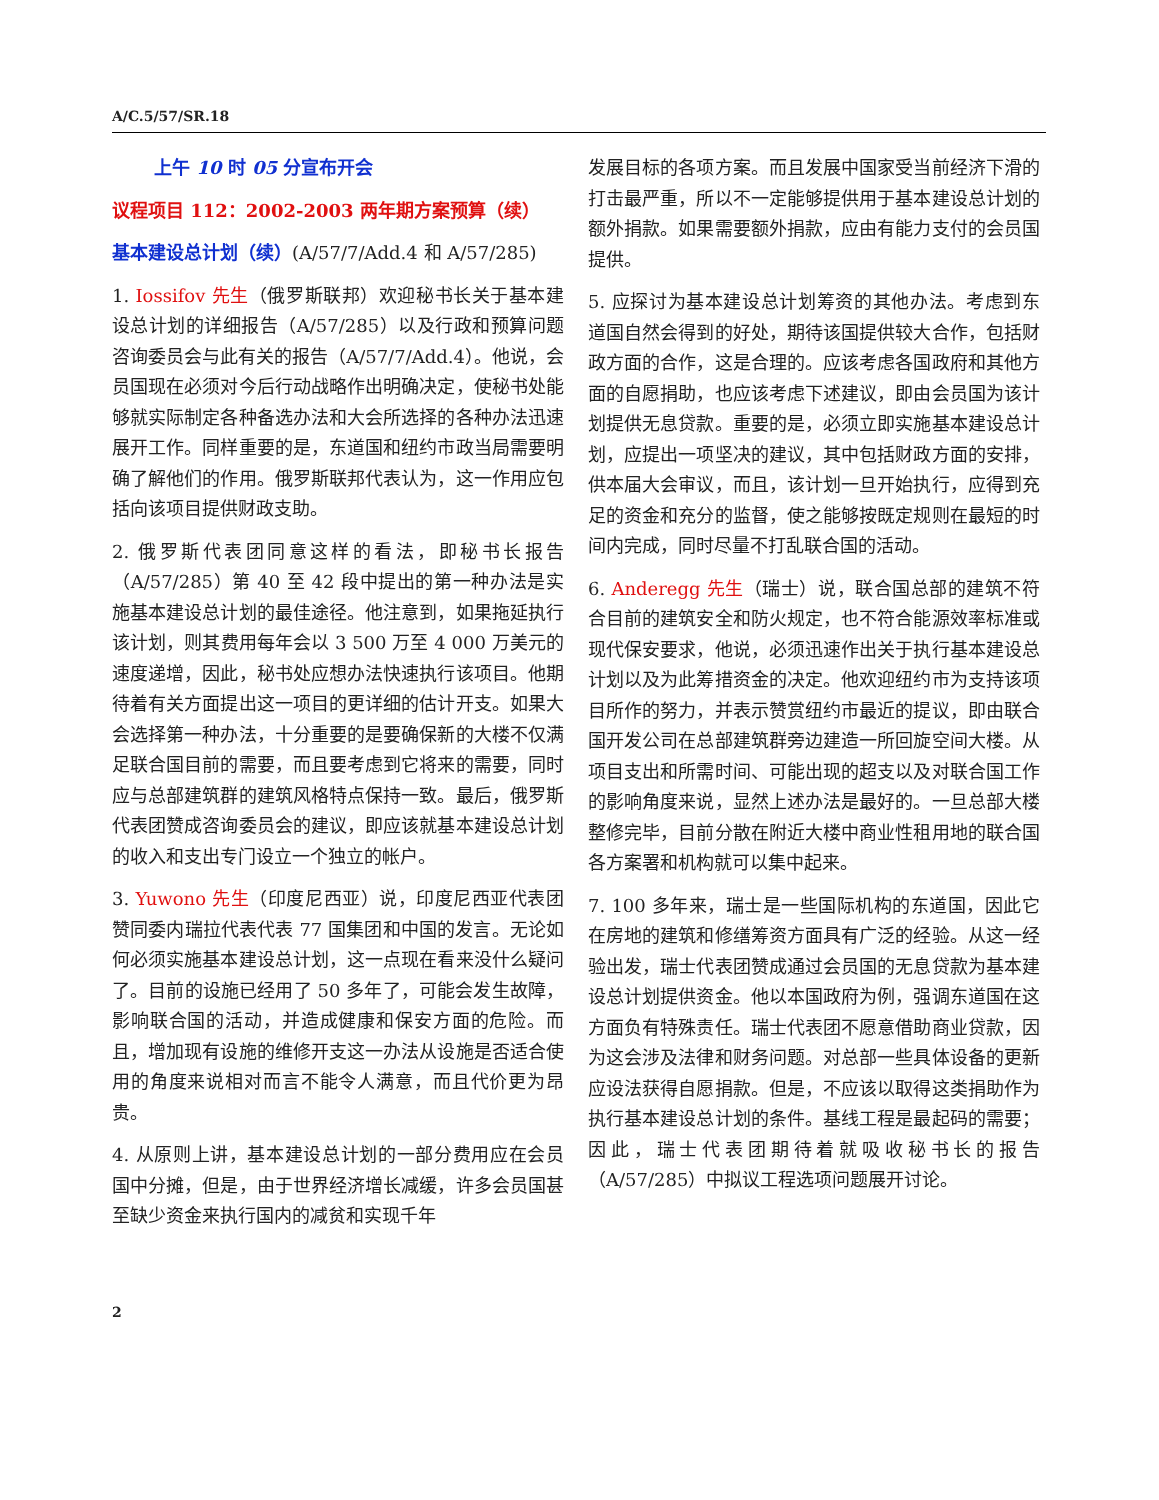A/C.5/57/SR.18
上午 10 时 05 分宣布开会
议程项目 112：2002-2003 两年期方案预算（续）
基本建设总计划（续）(A/57/7/Add.4 和 A/57/285)
1. Iossifov 先生（俄罗斯联邦）欢迎秘书长关于基本建设总计划的详细报告（A/57/285）以及行政和预算问题咨询委员会与此有关的报告（A/57/7/Add.4）。他说，会员国现在必须对今后行动战略作出明确决定，使秘书处能够就实际制定各种备选办法和大会所选择的各种办法迅速展开工作。同样重要的是，东道国和纽约市政当局需要明确了解他们的作用。俄罗斯联邦代表认为，这一作用应包括向该项目提供财政支助。
2. 俄罗斯代表团同意这样的看法，即秘书长报告（A/57/285）第 40 至 42 段中提出的第一种办法是实施基本建设总计划的最佳途径。他注意到，如果拖延执行该计划，则其费用每年会以 3 500 万至 4 000 万美元的速度递增，因此，秘书处应想办法快速执行该项目。他期待着有关方面提出这一项目的更详细的估计开支。如果大会选择第一种办法，十分重要的是要确保新的大楼不仅满足联合国目前的需要，而且要考虑到它将来的需要，同时应与总部建筑群的建筑风格特点保持一致。最后，俄罗斯代表团赞成咨询委员会的建议，即应该就基本建设总计划的收入和支出专门设立一个独立的帐户。
3. Yuwono 先生（印度尼西亚）说，印度尼西亚代表团赞同委内瑞拉代表代表 77 国集团和中国的发言。无论如何必须实施基本建设总计划，这一点现在看来没什么疑问了。目前的设施已经用了 50 多年了，可能会发生故障，影响联合国的活动，并造成健康和保安方面的危险。而且，增加现有设施的维修开支这一办法从设施是否适合使用的角度来说相对而言不能令人满意，而且代价更为昂贵。
4. 从原则上讲，基本建设总计划的一部分费用应在会员国中分摊，但是，由于世界经济增长减缓，许多会员国甚至缺少资金来执行国内的减贫和实现千年
发展目标的各项方案。而且发展中国家受当前经济下滑的打击最严重，所以不一定能够提供用于基本建设总计划的额外捐款。如果需要额外捐款，应由有能力支付的会员国提供。
5. 应探讨为基本建设总计划筹资的其他办法。考虑到东道国自然会得到的好处，期待该国提供较大合作，包括财政方面的合作，这是合理的。应该考虑各国政府和其他方面的自愿捐助，也应该考虑下述建议，即由会员国为该计划提供无息贷款。重要的是，必须立即实施基本建设总计划，应提出一项坚决的建议，其中包括财政方面的安排，供本届大会审议，而且，该计划一旦开始执行，应得到充足的资金和充分的监督，使之能够按既定规则在最短的时间内完成，同时尽量不打乱联合国的活动。
6. Anderegg 先生（瑞士）说，联合国总部的建筑不符合目前的建筑安全和防火规定，也不符合能源效率标准或现代保安要求，他说，必须迅速作出关于执行基本建设总计划以及为此筹措资金的决定。他欢迎纽约市为支持该项目所作的努力，并表示赞赏纽约市最近的提议，即由联合国开发公司在总部建筑群旁边建造一所回旋空间大楼。从项目支出和所需时间、可能出现的超支以及对联合国工作的影响角度来说，显然上述办法是最好的。一旦总部大楼整修完毕，目前分散在附近大楼中商业性租用地的联合国各方案署和机构就可以集中起来。
7. 100 多年来，瑞士是一些国际机构的东道国，因此它在房地的建筑和修缮筹资方面具有广泛的经验。从这一经验出发，瑞士代表团赞成通过会员国的无息贷款为基本建设总计划提供资金。他以本国政府为例，强调东道国在这方面负有特殊责任。瑞士代表团不愿意借助商业贷款，因为这会涉及法律和财务问题。对总部一些具体设备的更新应设法获得自愿捐款。但是，不应该以取得这类捐助作为执行基本建设总计划的条件。基线工程是最起码的需要；因此，瑞士代表团期待着就吸收秘书长的报告（A/57/285）中拟议工程选项问题展开讨论。
2